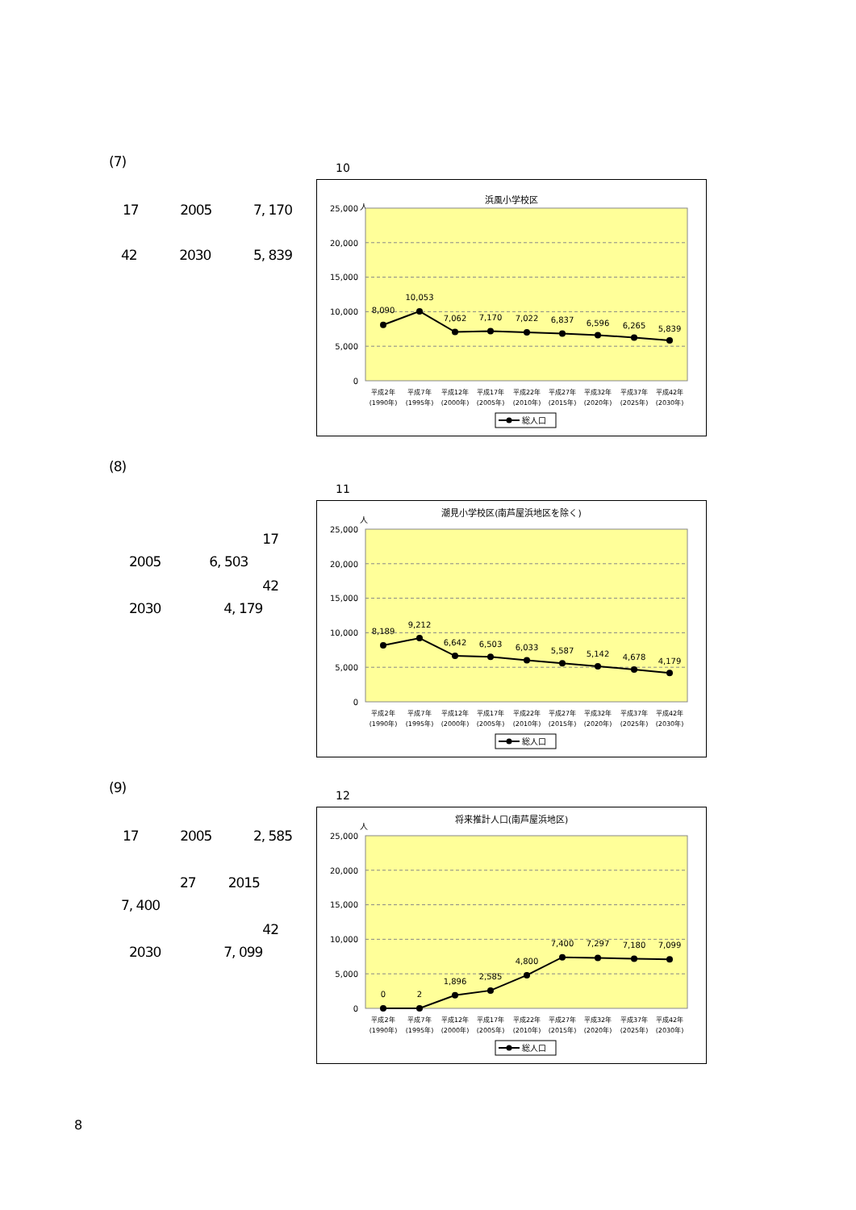(7)
17 2005 7, 170
42 2030 5, 839
10
浜風小学校区
人
25,000
20,000
15,000
10,000
5,000
0
8,090
10,053
7,062
7,170
7,022
6,837
6,596
6,265
5,839
平成2年
平成7年
平成12年
平成17年
平成22年
平成27年
平成32年
平成37年
平成42年
(1990年)
(1995年)
(2000年)
(2005年)
(2010年)
(2015年)
(2020年)
(2025年)
(2030年)
総人口
(8)
17
2005 6, 503
42
2030 4, 179
11
潮見小学校区(南芦屋浜地区を除く)
人
25,000
20,000
15,000
10,000
5,000
0
8,189
9,212
6,642
6,503
6,033
5,587
5,142
4,678
4,179
平成2年
平成7年
平成12年
平成17年
平成22年
平成27年
平成32年
平成37年
平成42年
(1990年)
(1995年)
(2000年)
(2005年)
(2010年)
(2015年)
(2020年)
(2025年)
(2030年)
総人口
(9)
17 2005 2, 585
27 2015
7, 400
42
2030 7, 099
12
将来推計人口(南芦屋浜地区)
人
25,000
20,000
15,000
10,000
5,000
0
0
2
1,896
2,585
4,800
7,400
7,297
7,180
7,099
平成2年
平成7年
平成12年
平成17年
平成22年
平成27年
平成32年
平成37年
平成42年
(1990年)
(1995年)
(2000年)
(2005年)
(2010年)
(2015年)
(2020年)
(2025年)
(2030年)
総人口
8